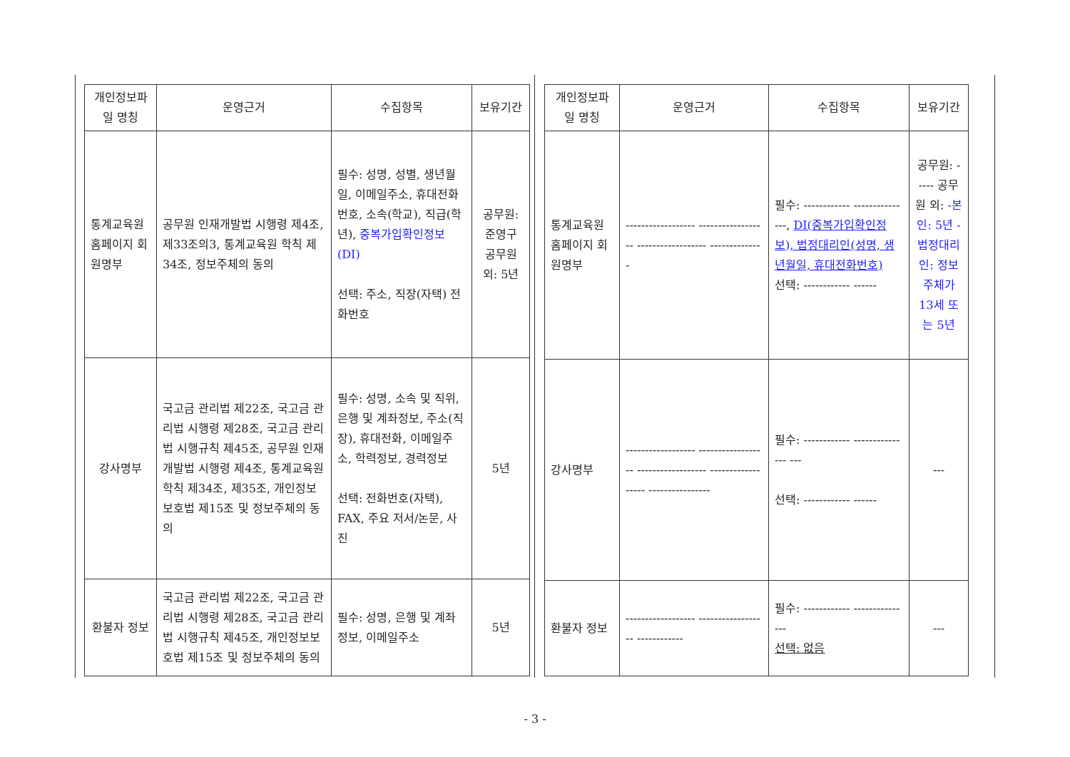| 개인정보파일 명칭 | 운영근거 | 수집항목 | 보유기간 |
| --- | --- | --- | --- |
| 통계교육원 홈페이지 회원명부 | 공무원 인재개발법 시행령 제4조, 제33조의3, 통계교육원 학칙 제34조, 정보주체의 동의 | 필수: 성명, 성별, 생년월일, 이메일주소, 휴대전화번호, 소속(학교), 직급(학년), 중복가입확인정보(DI) 선택: 주소, 직장(자택) 전화번호 | 공무원: 준영구 공무원 외: 5년 |
| 강사명부 | 국고금 관리법 제22조, 국고금 관리법 시행령 제28조, 국고금 관리법 시행규칙 제45조, 공무원 인재개발법 시행령 제4조, 통계교육원 학칙 제34조, 제35조, 개인정보보호법 제15조 및 정보주체의 동의 | 필수: 성명, 소속 및 직위, 은행 및 계좌정보, 주소(직장), 휴대전화, 이메일주소, 학력정보, 경력정보 선택: 전화번호(자택), FAX, 주요 저서/논문, 사진 | 5년 |
| 환불자 정보 | 국고금 관리법 제22조, 국고금 관리법 시행령 제28조, 국고금 관리법 시행규칙 제45조, 개인정보보호법 제15조 및 정보주체의 동의 | 필수: 성명, 은행 및 계좌정보, 이메일주소 | 5년 |
| 개인정보파일 명칭 | 운영근거 | 수집항목 | 보유기간 |
| --- | --- | --- | --- |
| 통계교육원 홈페이지 회원명부 | ------------------ ------------------ ------------------ -------------- | 필수: ------------ ---------------, DI(중복가입확인정보), 법정대리인(성명, 생년월일, 휴대전화번호) 선택: ------------ ------ | 공무원: ----- 공무원 외: -본인: 5년 -법정대리인: 정보주체가 13세 또는 5년 |
| 강사명부 | ------------------ ------------------ ------------------ ------------------ ---------------- | 필수: ------------ --------------- --- 선택: ------------ ------ | --- |
| 환불자 정보 | ------------------ ------------------ ------------ | 필수: ------------ --------------- 선택: 없음 | --- |
- 3 -